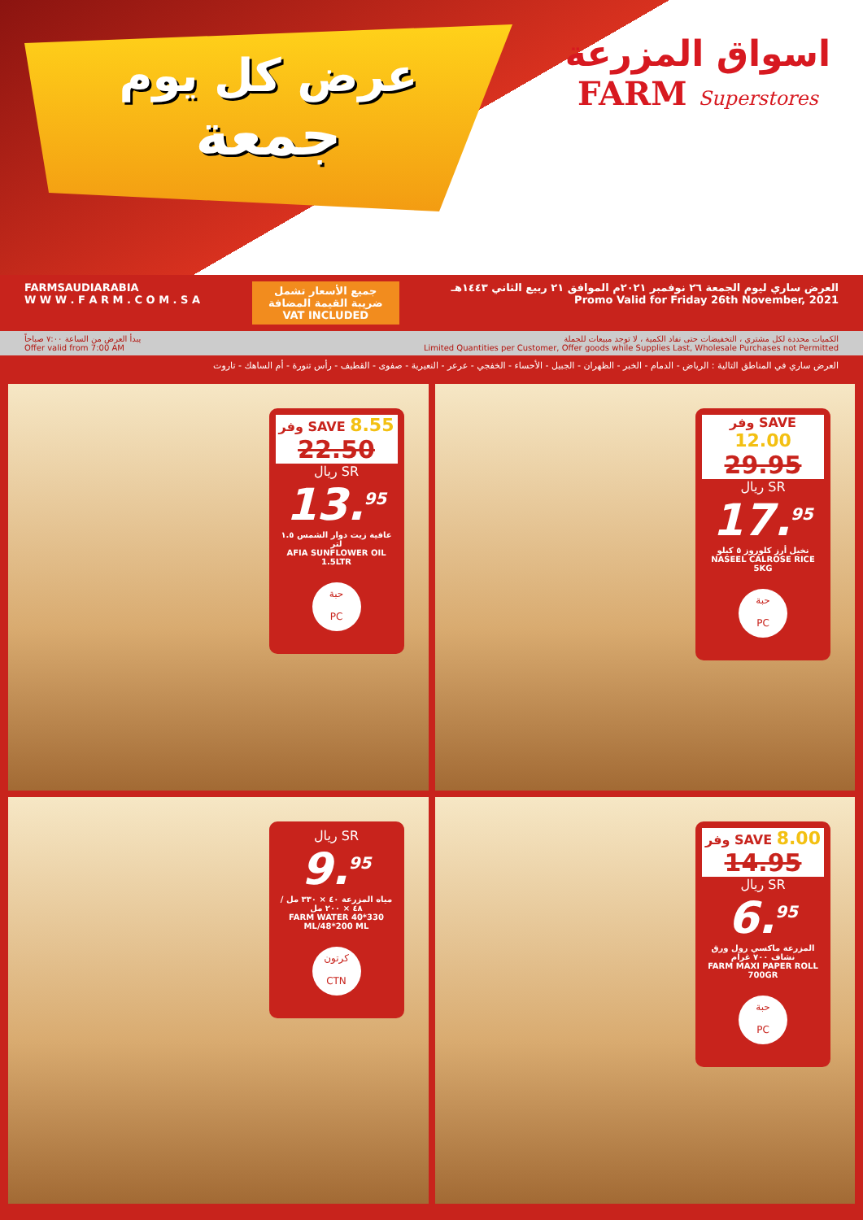عرض كل يوم
جمعة
اسواق المزرعة
FARM Superstores
FARMSAUDIARABIA
W W W . F A R M . C O M . S A
جميع الأسعار تشمل
ضريبة القيمة المضافة
VAT INCLUDED
العرض ساري ليوم الجمعة ٢٦ نوفمبر ٢٠٢١م الموافق ٢١ ربيع الثاني ١٤٤٣هـ
Promo Valid for Friday 26th November, 2021
يبدأ العرض من الساعة ٧:٠٠ صباحاً
Offer valid from 7:00 AM
الكميات محددة لكل مشتري ، التخفيضات حتى نفاد الكمية ، لا توجد مبيعات للجملة
Limited Quantities per Customer, Offer goods while Supplies Last, Wholesale Purchases not Permitted
العرض ساري في المناطق التالية : الرياض - الدمام - الخبر - الظهران - الجبيل - الأحساء - الخفجي - عرعر - النعيرية - صفوى - القطيف - رأس تنورة - أم الساهك - تاروت
وفر SAVE 8.55
22.50
ريال SR
13.<sup>95</sup>
عافية زيت دوار الشمس ١.٥ لتر
AFIA SUNFLOWER OIL 1.5LTR
حبة
PC
وفر SAVE 12.00
29.95
ريال SR
17.<sup>95</sup>
نخيل أرز كلوروز ٥ كيلو
NASEEL CALROSE RICE 5KG
حبة
PC
ريال SR
9.<sup>95</sup>
مياه المزرعة ٤٠ × ٣٣٠ مل / ٤٨ × ٢٠٠ مل
FARM WATER 40*330 ML/48*200 ML
كرتون
CTN
وفر SAVE 8.00
14.95
ريال SR
6.<sup>95</sup>
المزرعة ماكسي رول ورق نشاف ٧٠٠ غرام
FARM MAXI PAPER ROLL 700GR
حبة
PC